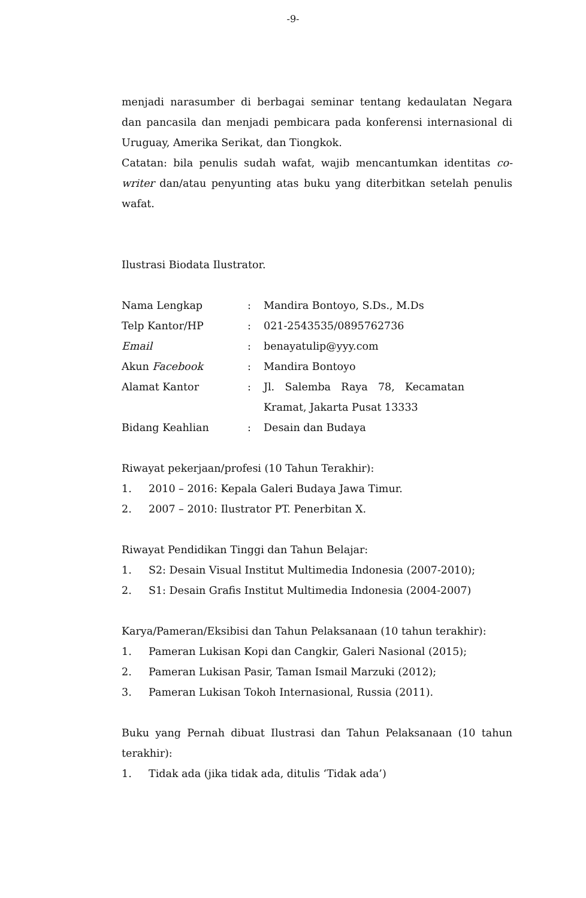-9-
menjadi narasumber di berbagai seminar tentang kedaulatan Negara dan pancasila dan menjadi pembicara pada konferensi internasional di Uruguay, Amerika Serikat, dan Tiongkok.
Catatan: bila penulis sudah wafat, wajib mencantumkan identitas co-writer dan/atau penyunting atas buku yang diterbitkan setelah penulis wafat.
Ilustrasi Biodata Ilustrator.
| Nama Lengkap | : | Mandira Bontoyo, S.Ds., M.Ds |
| Telp Kantor/HP | : | 021-2543535/0895762736 |
| Email | : | benayatulip@yyy.com |
| Akun Facebook | : | Mandira Bontoyo |
| Alamat Kantor | : | Jl. Salemba Raya 78, Kecamatan Kramat, Jakarta Pusat 13333 |
| Bidang Keahlian | : | Desain dan Budaya |
Riwayat pekerjaan/profesi (10 Tahun Terakhir):
1. 2010 – 2016: Kepala Galeri Budaya Jawa Timur.
2. 2007 – 2010: Ilustrator PT. Penerbitan X.
Riwayat Pendidikan Tinggi dan Tahun Belajar:
1. S2: Desain Visual Institut Multimedia Indonesia (2007-2010);
2. S1: Desain Grafis Institut Multimedia Indonesia (2004-2007)
Karya/Pameran/Eksibisi dan Tahun Pelaksanaan (10 tahun terakhir):
1. Pameran Lukisan Kopi dan Cangkir, Galeri Nasional (2015);
2. Pameran Lukisan Pasir, Taman Ismail Marzuki (2012);
3. Pameran Lukisan Tokoh Internasional, Russia (2011).
Buku yang Pernah dibuat Ilustrasi dan Tahun Pelaksanaan (10 tahun terakhir):
1. Tidak ada (jika tidak ada, ditulis ‘Tidak ada’)